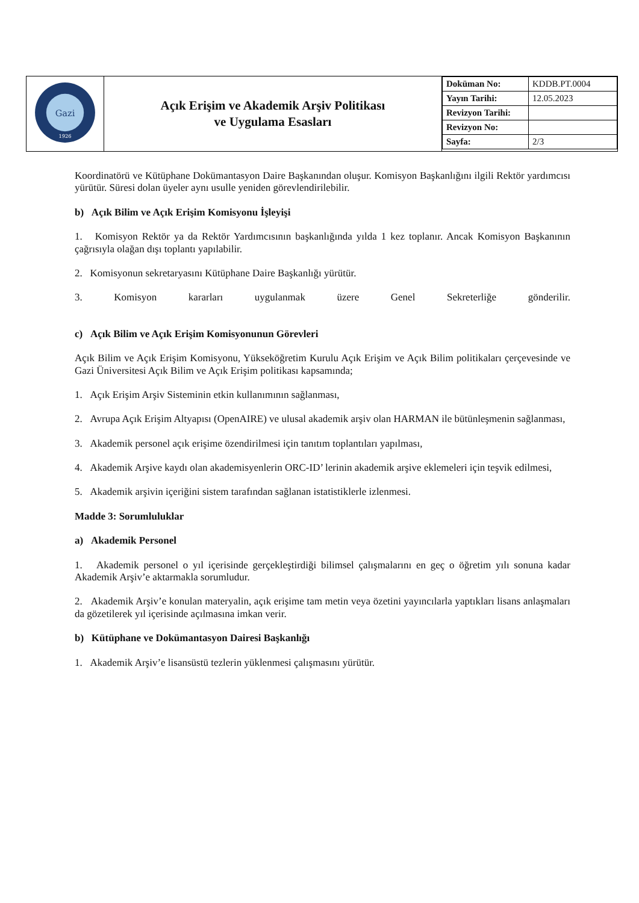| Gazi 1926 | Açık Erişim ve Akademik Arşiv Politikası ve Uygulama Esasları | / Doküman No: / KDDB.PT.0004 / / Yayın Tarihi: / 12.05.2023 / / Revizyon Tarihi: / / / Revizyon No: / / / Sayfa: / 2/3 / |
Koordinatörü ve Kütüphane Dokümantasyon Daire Başkanından oluşur. Komisyon Başkanlığını ilgili Rektör yardımcısı yürütür. Süresi dolan üyeler aynı usulle yeniden görevlendirilebilir.
b) Açık Bilim ve Açık Erişim Komisyonu İşleyişi
1. Komisyon Rektör ya da Rektör Yardımcısının başkanlığında yılda 1 kez toplanır. Ancak Komisyon Başkanının çağrısıyla olağan dışı toplantı yapılabilir.
2. Komisyonun sekretaryasını Kütüphane Daire Başkanlığı yürütür.
3. Komisyon kararları uygulanmak üzere Genel Sekreterliğe gönderilir.
c) Açık Bilim ve Açık Erişim Komisyonunun Görevleri
Açık Bilim ve Açık Erişim Komisyonu, Yükseköğretim Kurulu Açık Erişim ve Açık Bilim politikaları çerçevesinde ve Gazi Üniversitesi Açık Bilim ve Açık Erişim politikası kapsamında;
1. Açık Erişim Arşiv Sisteminin etkin kullanımının sağlanması,
2. Avrupa Açık Erişim Altyapısı (OpenAIRE) ve ulusal akademik arşiv olan HARMAN ile bütünleşmenin sağlanması,
3. Akademik personel açık erişime özendirilmesi için tanıtım toplantıları yapılması,
4. Akademik Arşive kaydı olan akademisyenlerin ORC-ID’ lerinin akademik arşive eklemeleri için teşvik edilmesi,
5. Akademik arşivin içeriğini sistem tarafından sağlanan istatistiklerle izlenmesi.
Madde 3: Sorumluluklar
a) Akademik Personel
1. Akademik personel o yıl içerisinde gerçekleştirdiği bilimsel çalışmalarını en geç o öğretim yılı sonuna kadar Akademik Arşiv’e aktarmakla sorumludur.
2. Akademik Arşiv’e konulan materyalin, açık erişime tam metin veya özetini yayıncılarla yaptıkları lisans anlaşmaları da gözetilerek yıl içerisinde açılmasına imkan verir.
b) Kütüphane ve Dokümantasyon Dairesi Başkanlığı
1. Akademik Arşiv’e lisansüstü tezlerin yüklenmesi çalışmasını yürütür.